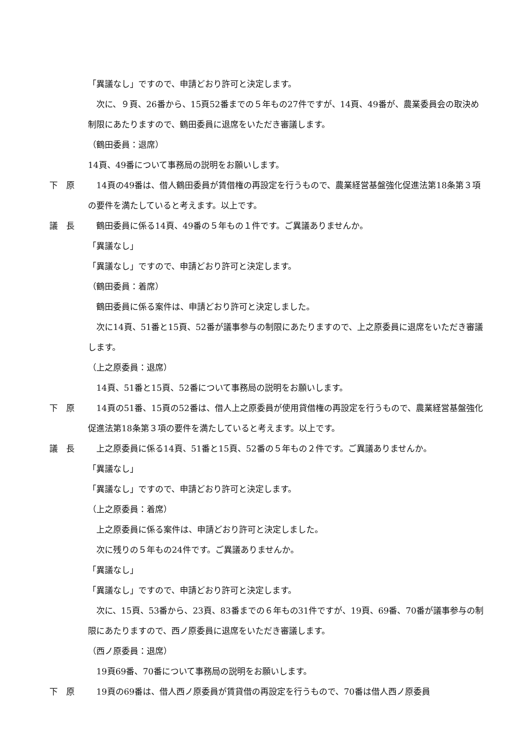「異議なし」ですので、申請どおり許可と決定します。
　次に、９頁、26番から、15頁52番までの５年もの27件ですが、14頁、49番が、農業委員会の取決め制限にあたりますので、鶴田委員に退席をいただき審議します。
（鶴田委員：退席）
14頁、49番について事務局の説明をお願いします。
下　原 　14頁の49番は、借人鶴田委員が賃借権の再設定を行うもので、農業経営基盤強化促進法第18条第３項の要件を満たしていると考えます。以上です。
議　長 　鶴田委員に係る14頁、49番の５年もの１件です。ご異議ありませんか。
「異議なし」
「異議なし」ですので、申請どおり許可と決定します。
（鶴田委員：着席）
　鶴田委員に係る案件は、申請どおり許可と決定しました。
　次に14頁、51番と15頁、52番が議事参与の制限にあたりますので、上之原委員に退席をいただき審議します。
（上之原委員：退席）
　14頁、51番と15頁、52番について事務局の説明をお願いします。
下　原 　14頁の51番、15頁の52番は、借人上之原委員が使用貸借権の再設定を行うもので、農業経営基盤強化促進法第18条第３項の要件を満たしていると考えます。以上です。
議　長 　上之原委員に係る14頁、51番と15頁、52番の５年もの２件です。ご異議ありませんか。
「異議なし」
「異議なし」ですので、申請どおり許可と決定します。
（上之原委員：着席）
　上之原委員に係る案件は、申請どおり許可と決定しました。
　次に残りの５年もの24件です。ご異議ありませんか。
「異議なし」
「異議なし」ですので、申請どおり許可と決定します。
　次に、15頁、53番から、23頁、83番までの６年もの31件ですが、19頁、69番、70番が議事参与の制限にあたりますので、西ノ原委員に退席をいただき審議します。
（西ノ原委員：退席）
　19頁69番、70番について事務局の説明をお願いします。
下　原 　19頁の69番は、借人西ノ原委員が賃貸借の再設定を行うもので、70番は借人西ノ原委員